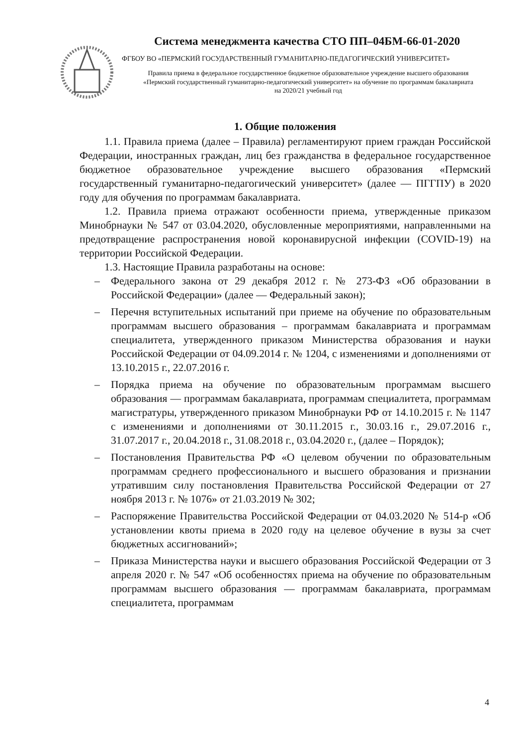Система менеджмента качества СТО ПП–04БМ-66-01-2020
ФГБОУ ВО «ПЕРМСКИЙ ГОСУДАРСТВЕННЫЙ ГУМАНИТАРНО-ПЕДАГОГИЧЕСКИЙ УНИВЕРСИТЕТ»
Правила приема в федеральное государственное бюджетное образовательное учреждение высшего образования «Пермский государственный гуманитарно-педагогический университет» на обучение по программам бакалавриата на 2020/21 учебный год
1. Общие положения
1.1. Правила приема (далее – Правила) регламентируют прием граждан Российской Федерации, иностранных граждан, лиц без гражданства в федеральное государственное бюджетное образовательное учреждение высшего образования «Пермский государственный гуманитарно-педагогический университет» (далее — ПГГПУ) в 2020 году для обучения по программам бакалавриата.
1.2. Правила приема отражают особенности приема, утвержденные приказом Минобрнауки № 547 от 03.04.2020, обусловленные мероприятиями, направленными на предотвращение распространения новой коронавирусной инфекции (COVID-19) на территории Российской Федерации.
1.3. Настоящие Правила разработаны на основе:
– Федерального закона от 29 декабря 2012 г. № 273-ФЗ «Об образовании в Российской Федерации» (далее — Федеральный закон);
– Перечня вступительных испытаний при приеме на обучение по образовательным программам высшего образования – программам бакалавриата и программам специалитета, утвержденного приказом Министерства образования и науки Российской Федерации от 04.09.2014 г. № 1204, с изменениями и дополнениями от 13.10.2015 г., 22.07.2016 г.
– Порядка приема на обучение по образовательным программам высшего образования — программам бакалавриата, программам специалитета, программам магистратуры, утвержденного приказом Минобрнауки РФ от 14.10.2015 г. № 1147 с изменениями и дополнениями от 30.11.2015 г., 30.03.16 г., 29.07.2016 г., 31.07.2017 г., 20.04.2018 г., 31.08.2018 г., 03.04.2020 г., (далее – Порядок);
– Постановления Правительства РФ «О целевом обучении по образовательным программам среднего профессионального и высшего образования и признании утратившим силу постановления Правительства Российской Федерации от 27 ноября 2013 г. № 1076» от 21.03.2019 № 302;
– Распоряжение Правительства Российской Федерации от 04.03.2020 № 514-р «Об установлении квоты приема в 2020 году на целевое обучение в вузы за счет бюджетных ассигнований»;
– Приказа Министерства науки и высшего образования Российской Федерации от 3 апреля 2020 г. № 547 «Об особенностях приема на обучение по образовательным программам высшего образования — программам бакалавриата, программам специалитета, программам
4